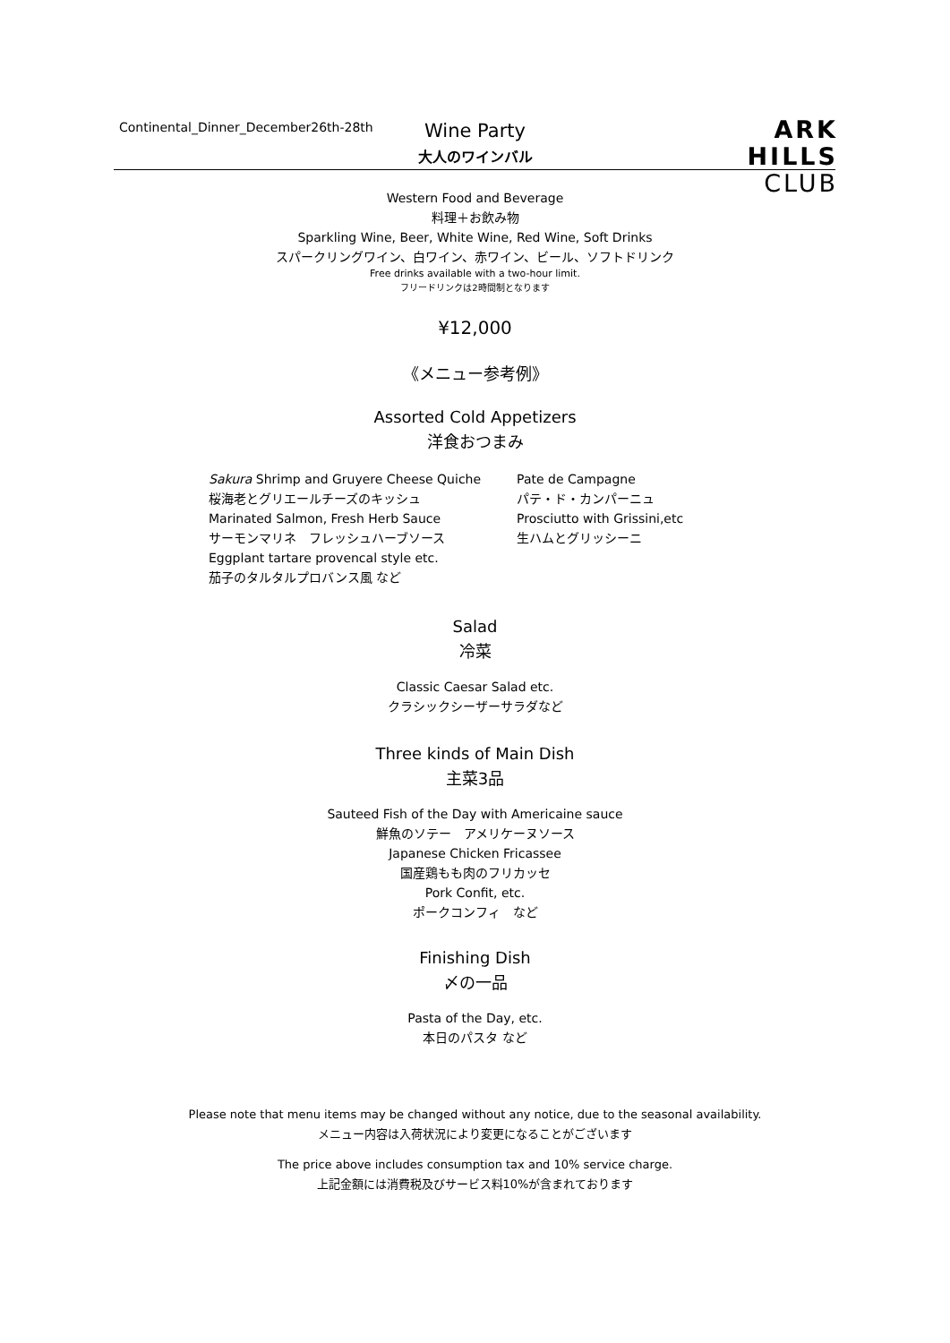Continental_Dinner_December26th-28th
ARK
HILLS
CLUB
Wine Party
大人のワインバル
Western Food and Beverage
料理＋お飲み物
Sparkling Wine, Beer, White Wine, Red Wine, Soft Drinks
スパークリングワイン、白ワイン、赤ワイン、ビール、ソフトドリンク
Free drinks available with a two-hour limit.
フリードリンクは2時間制となります
¥12,000
《メニュー参考例》
Assorted Cold Appetizers
洋食おつまみ
Sakura Shrimp and Gruyere Cheese Quiche
桜海老とグリエールチーズのキッシュ
Marinated Salmon, Fresh Herb Sauce
サーモンマリネ　フレッシュハーブソース
Eggplant tartare provencal style etc.
茄子のタルタルプロバンス風 など
Pate de Campagne
パテ・ド・カンパーニュ
Prosciutto with Grissini,etc
生ハムとグリッシーニ
Salad
冷菜
Classic Caesar Salad etc.
クラシックシーザーサラダなど
Three kinds of Main Dish
主菜3品
Sauteed Fish of the Day with Americaine sauce
鮮魚のソテー　アメリケーヌソース
Japanese Chicken Fricassee
国産鶏もも肉のフリカッセ
Pork Confit, etc.
ポークコンフィ　など
Finishing Dish
〆の一品
Pasta of the Day, etc.
本日のパスタ など
Please note that menu items may be changed without any notice, due to the seasonal availability.
メニュー内容は入荷状況により変更になることがございます
The price above includes consumption tax and 10% service charge.
上記金額には消費税及びサービス料10%が含まれております